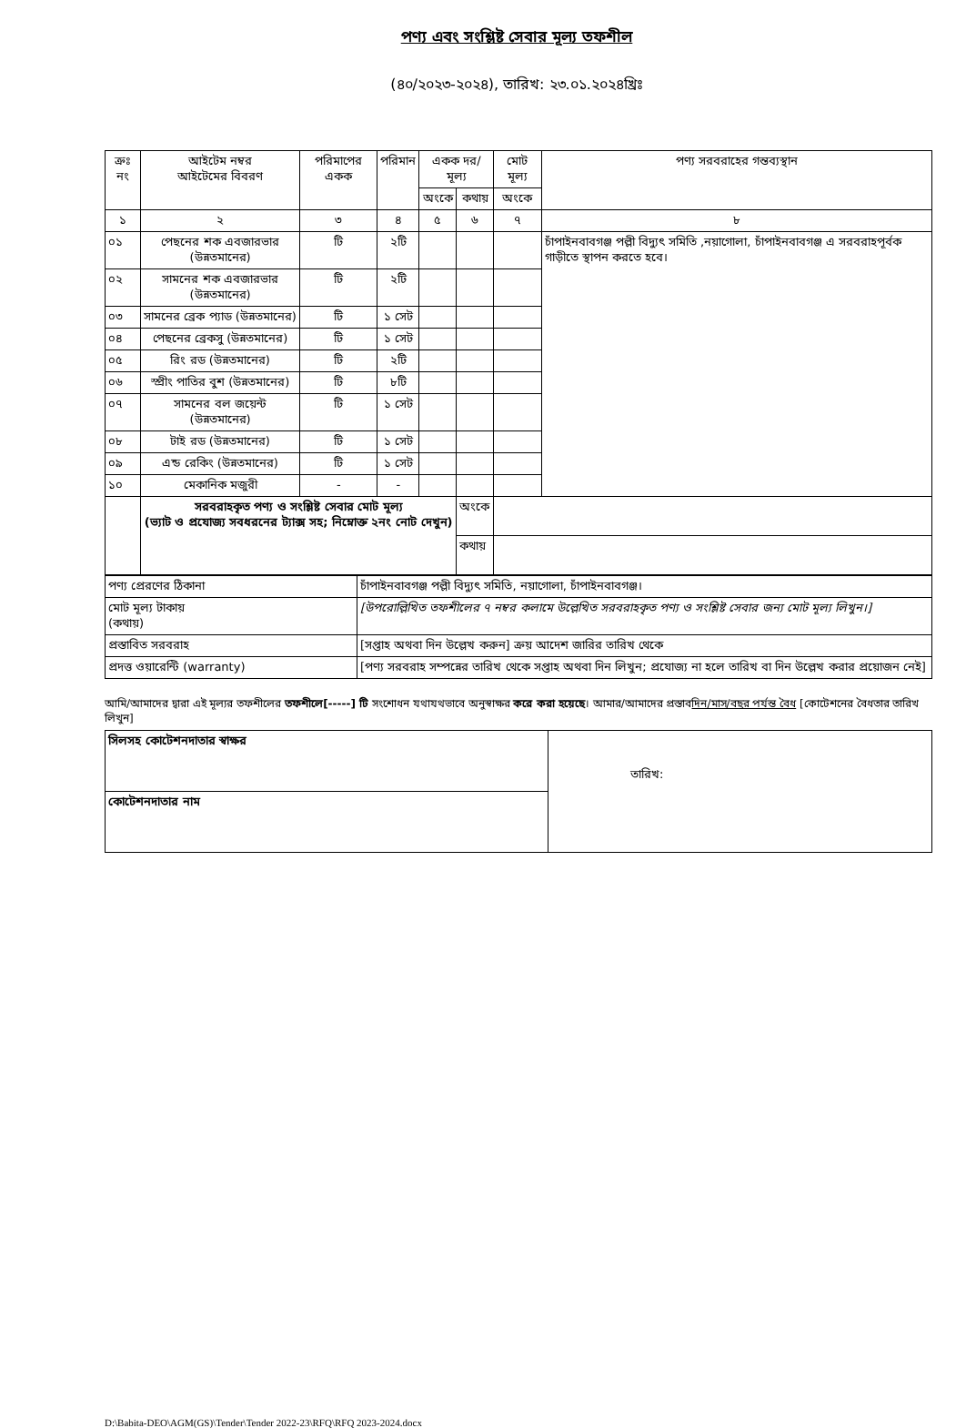পণ্য এবং সংশ্লিষ্ট সেবার মূল্য তফশীল
(৪০/২০২৩-২০২৪), তারিখ: ২৩.০১.২০২৪খ্রিঃ
| ক্রঃ নং | আইটেম নম্বর আইটেমের বিবরণ | পরিমাপের একক | পরিমান | একক দর/মূল্য | | মোট মূল্য | পণ্য সরবরাহের গন্তব্যস্থান |
| --- | --- | --- | --- | --- | --- | --- | --- |
| | | | | অংকে | কথায় | অংকে | |
| ১ | ২ | ৩ | ৪ | ৫ | ৬ | ৭ | ৮ |
| ০১ | পেছনের শক এবজারভার (উন্নতমানের) | টি | ২টি | | | | চাঁপাইনবাবগঞ্জ পল্লী বিদ্যুৎ সমিতি ,নয়াগোলা, চাঁপাইনবাবগঞ্জ এ সরবরাহপূর্বক গাড়ীতে স্থাপন করতে হবে। |
| ০২ | সামনের শক এবজারভার (উন্নতমানের) | টি | ২টি | | | | |
| ০৩ | সামনের ব্রেক প্যাড (উন্নতমানের) | টি | ১ সেট | | | | |
| ০৪ | পেছনের ব্রেকসু (উন্নতমানের) | টি | ১ সেট | | | | |
| ০৫ | রিং রড (উন্নতমানের) | টি | ২টি | | | | |
| ০৬ | স্প্রীং পাতির বুশ (উন্নতমানের) | টি | ৮টি | | | | |
| ০৭ | সামনের বল জয়েন্ট (উন্নতমানের) | টি | ১ সেট | | | | |
| ০৮ | টাই রড (উন্নতমানের) | টি | ১ সেট | | | | |
| ০৯ | এন্ড রেকিং (উন্নতমানের) | টি | ১ সেট | | | | |
| ১০ | মেকানিক মজুরী | - | - | | | | |
| | সরবরাহকৃত পণ্য ও সংশ্লিষ্ট সেবার মোট মূল্য (ভ্যাট ও প্রযোজ্য সবধরনের ট্যাক্স সহ; নিম্নোক্ত ২নং নোট দেখুন) | | | | অংকে | | |
| | | | | | কথায় | | |
| পণ্য প্রেরণের ঠিকানা | চাঁপাইনবাবগঞ্জ পল্লী বিদ্যুৎ সমিতি, নয়াগোলা, চাঁপাইনবাবগঞ্জ। |
| মোট মূল্য টাকায় (কথায়) | [উপরোল্লিখিত তফশীলের ৭ নম্বর কলামে উল্লেখিত সরবরাহকৃত পণ্য ও সংশ্লিষ্ট সেবার জন্য মোট মূল্য লিখুন।] |
| প্রস্তাবিত সরবরাহ | [সপ্তাহ অথবা দিন উল্লেখ করুন] ক্রয় আদেশ জারির তারিখ থেকে |
| প্রদত্ত ওয়ারেন্টি (warranty) | [পণ্য সরবরাহ সম্পন্নের তারিখ থেকে সপ্তাহ অথবা দিন লিখুন; প্রযোজ্য না হলে তারিখ বা দিন উল্লেখ করার প্রয়োজন নেই] |
আমি/আমাদের দ্বারা এই মূল্যর তফশীলের তফশীলে[-----] টি সংশোধন যথাযথভাবে অনুস্বাক্ষর করে করা হয়েছে। আমার/আমাদের প্রস্তাবদিন/মাস/বছর পর্যন্ত বৈধ [কোটেশনের বৈধতার তারিখ লিখুন]
| সিলসহ কোটেশনদাতার স্বাক্ষর | তারিখ: |
| কোটেশনদাতার নাম | |
D:\Babita-DEO\AGM(GS)\Tender\Tender 2022-23\RFQ\RFQ 2023-2024.docx